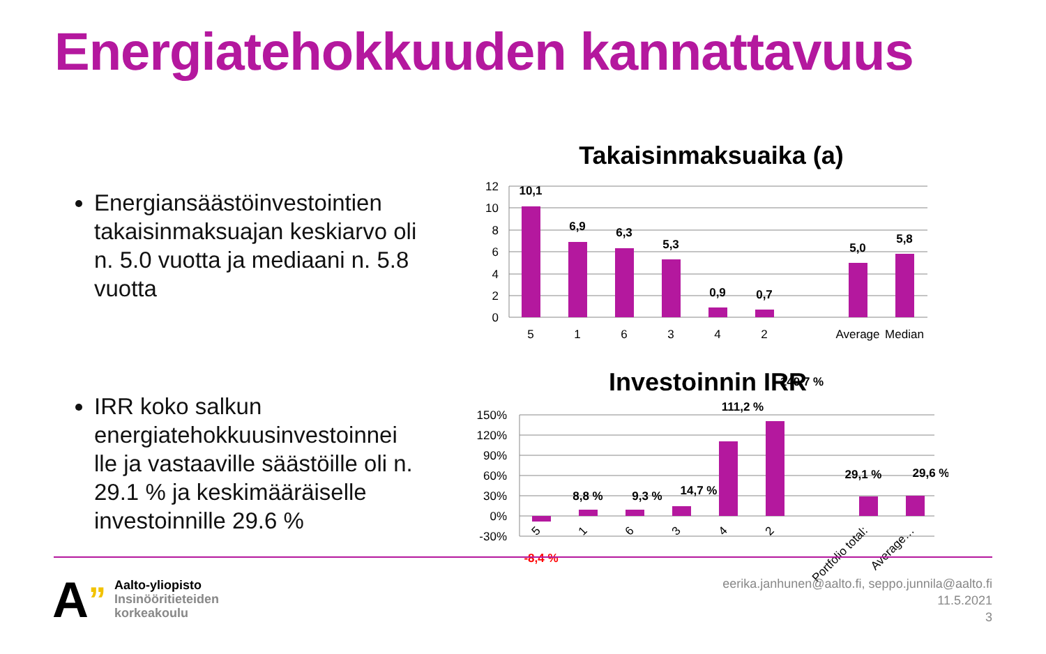Energiatehokkuuden kannattavuus
Energiansäästöinvestointien takaisinmaksuajan keskiarvo oli n. 5.0 vuotta ja mediaani n. 5.8 vuotta
IRR koko salkun energiatehokkuusinvestoinnei lle ja vastaaville säästöille oli n. 29.1 % ja keskimääräiselle investoinnille 29.6 %
Takaisinmaksuaika (a)
12
10
8
6
4
2
0
10,1
6,9
6,3
5,3
0,9
0,7
5,0
5,8
5
1
6
3
4
2
Average
Median
Investoinnin IRR
150%
120%
90%
60%
30%
0%
-30%
-8,4 %
8,8 %
9,3 %
14,7 %
111,2 %
140,7 %
29,1 %
29,6 %
5
1
6
3
4
2
Portfolio total:
Average…
A”
Aalto-yliopisto
Insinööritieteiden
korkeakoulu
eerika.janhunen@aalto.fi, seppo.junnila@aalto.fi
11.5.2021
3